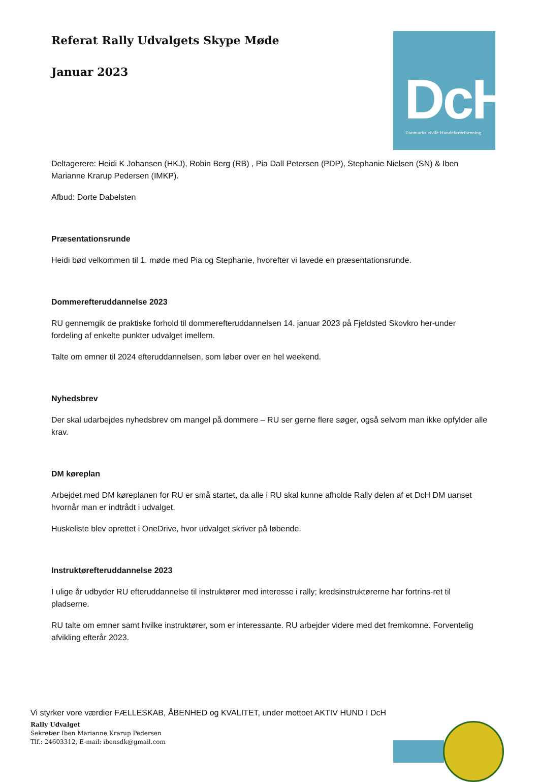Referat Rally Udvalgets Skype Møde
Januar 2023
DcH
Danmarks civile Hundeførerforening
Deltagerere: Heidi K Johansen (HKJ), Robin Berg (RB) , Pia Dall Petersen (PDP), Stephanie Nielsen (SN) & Iben Marianne Krarup Pedersen (IMKP).
Afbud: Dorte Dabelsten
Præsentationsrunde
Heidi bød velkommen til 1. møde med Pia og Stephanie, hvorefter vi lavede en præsentationsrunde.
Dommerefteruddannelse 2023
RU gennemgik de praktiske forhold til dommerefteruddannelsen 14. januar 2023 på Fjeldsted Skovkro her-under fordeling af enkelte punkter udvalget imellem.
Talte om emner til 2024 efteruddannelsen, som løber over en hel weekend.
Nyhedsbrev
Der skal udarbejdes nyhedsbrev om mangel på dommere – RU ser gerne flere søger, også selvom man ikke opfylder alle krav.
DM køreplan
Arbejdet med DM køreplanen for RU er små startet, da alle i RU skal kunne afholde Rally delen af et DcH DM uanset hvornår man er indtrådt i udvalget.
Huskeliste blev oprettet i OneDrive, hvor udvalget skriver på løbende.
Instruktørefteruddannelse 2023
I ulige år udbyder RU efteruddannelse til instruktører med interesse i rally; kredsinstruktørerne har fortrins-ret til pladserne.
RU talte om emner samt hvilke instruktører, som er interessante. RU arbejder videre med det fremkomne. Forventelig afvikling efterår 2023.
Vi styrker vore værdier FÆLLESKAB, ÅBENHED og KVALITET, under mottoet AKTIV HUND I DcH
Rally Udvalget
Sekretær Iben Marianne Krarup Pedersen
Tlf.: 24603312, E-mail: ibensdk@gmail.com